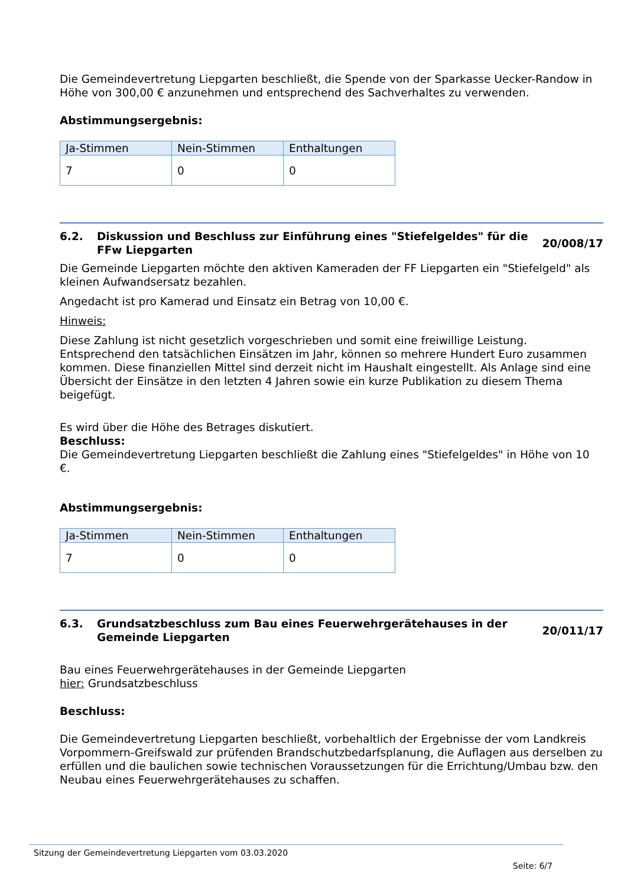Die Gemeindevertretung Liepgarten beschließt, die Spende von der Sparkasse Uecker-Randow in Höhe von 300,00 € anzunehmen und entsprechend des Sachverhaltes zu verwenden.
Abstimmungsergebnis:
| Ja-Stimmen | Nein-Stimmen | Enthaltungen |
| --- | --- | --- |
| 7 | 0 | 0 |
6.2. Diskussion und Beschluss zur Einführung eines "Stiefelgeldes" für die FFw Liepgarten
20/008/17
Die Gemeinde Liepgarten möchte den aktiven Kameraden der FF Liepgarten ein "Stiefelgeld" als kleinen Aufwandsersatz bezahlen.
Angedacht ist pro Kamerad und Einsatz ein Betrag von 10,00 €.
Hinweis:
Diese Zahlung ist nicht gesetzlich vorgeschrieben und somit eine freiwillige Leistung. Entsprechend den tatsächlichen Einsätzen im Jahr, können so mehrere Hundert Euro zusammen kommen. Diese finanziellen Mittel sind derzeit nicht im Haushalt eingestellt. Als Anlage sind eine Übersicht der Einsätze in den letzten 4 Jahren sowie ein kurze Publikation zu diesem Thema beigefügt.
Es wird über die Höhe des Betrages diskutiert.
Beschluss:
Die Gemeindevertretung Liepgarten beschließt die Zahlung eines "Stiefelgeldes" in Höhe von 10 €.
Abstimmungsergebnis:
| Ja-Stimmen | Nein-Stimmen | Enthaltungen |
| --- | --- | --- |
| 7 | 0 | 0 |
6.3. Grundsatzbeschluss zum Bau eines Feuerwehrgerätehauses in der Gemeinde Liepgarten
20/011/17
Bau eines Feuerwehrgerätehauses in der Gemeinde Liepgarten
hier: Grundsatzbeschluss
Beschluss:
Die Gemeindevertretung Liepgarten beschließt, vorbehaltlich der Ergebnisse der vom Landkreis Vorpommern-Greifswald zur prüfenden Brandschutzbedarfsplanung, die Auflagen aus derselben zu erfüllen und die baulichen sowie technischen Voraussetzungen für die Errichtung/Umbau bzw. den Neubau eines Feuerwehrgerätehauses zu schaffen.
Sitzung der Gemeindevertretung Liepgarten vom 03.03.2020
Seite: 6/7